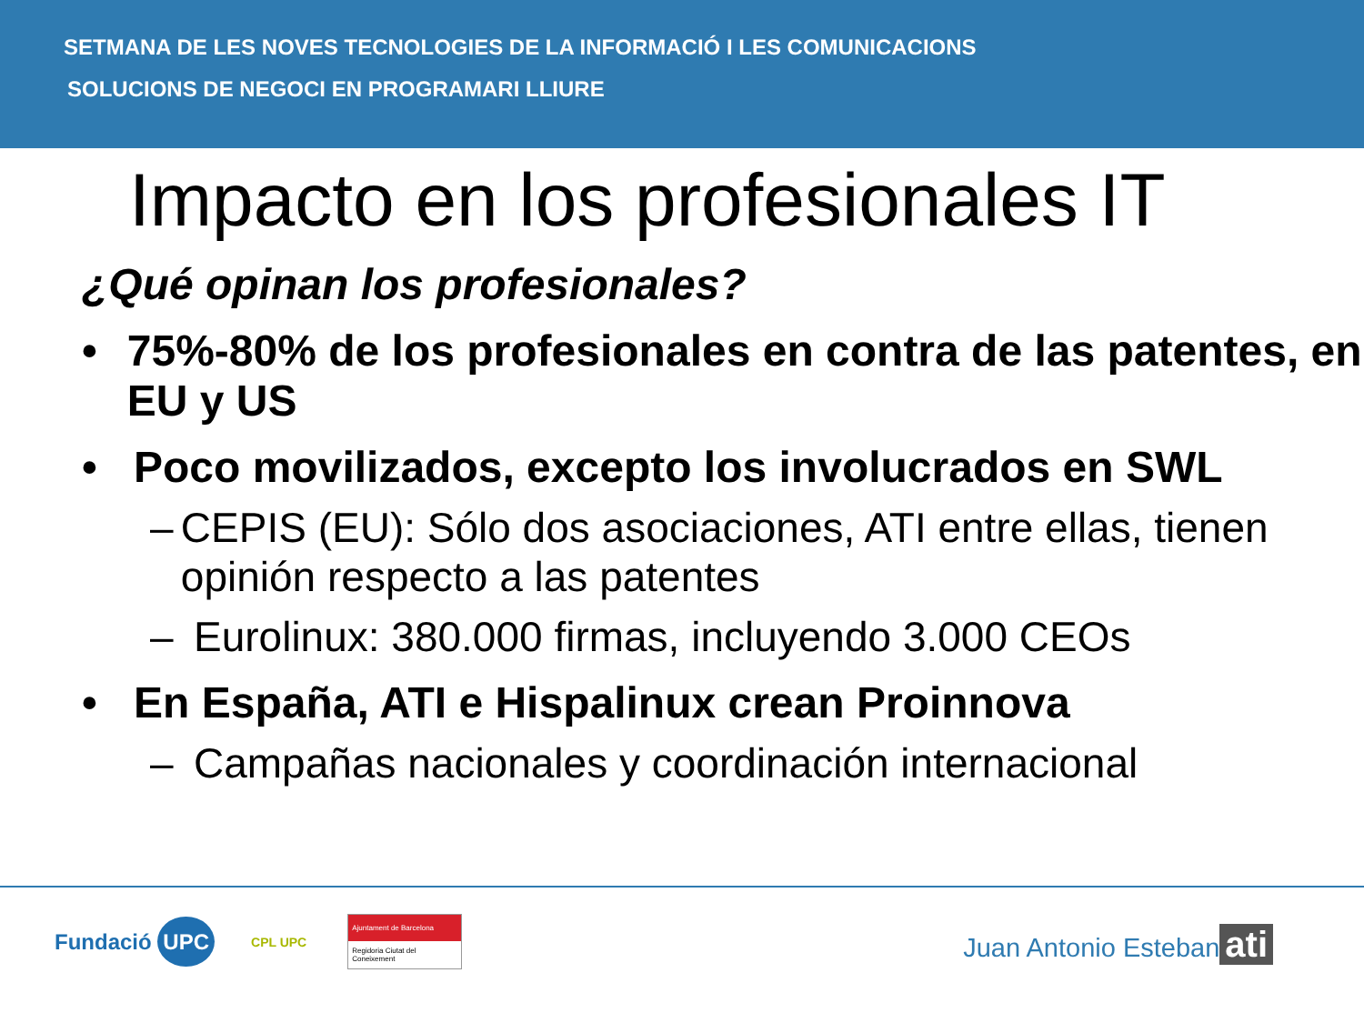SETMANA DE LES NOVES TECNOLOGIES DE LA INFORMACIÓ I LES COMUNICACIONS
SOLUCIONS DE NEGOCI EN PROGRAMARI LLIURE
Impacto en los profesionales IT
¿Qué opinan los profesionales?
• 75%-80% de los profesionales en contra de las patentes, en EU y US
• Poco movilizados, excepto los involucrados en SWL
– CEPIS (EU): Sólo dos asociaciones, ATI entre ellas, tienen opinión respecto a las patentes
– Eurolinux: 380.000 firmas, incluyendo 3.000 CEOs
• En España, ATI e Hispalinux crean Proinnova
– Campañas nacionales y coordinación internacional
Fundació UPC CPL UPC Ajuntament de Barcelona
Regidoria Ciutat del Coneixement
Juan Antonio Esteban
ati